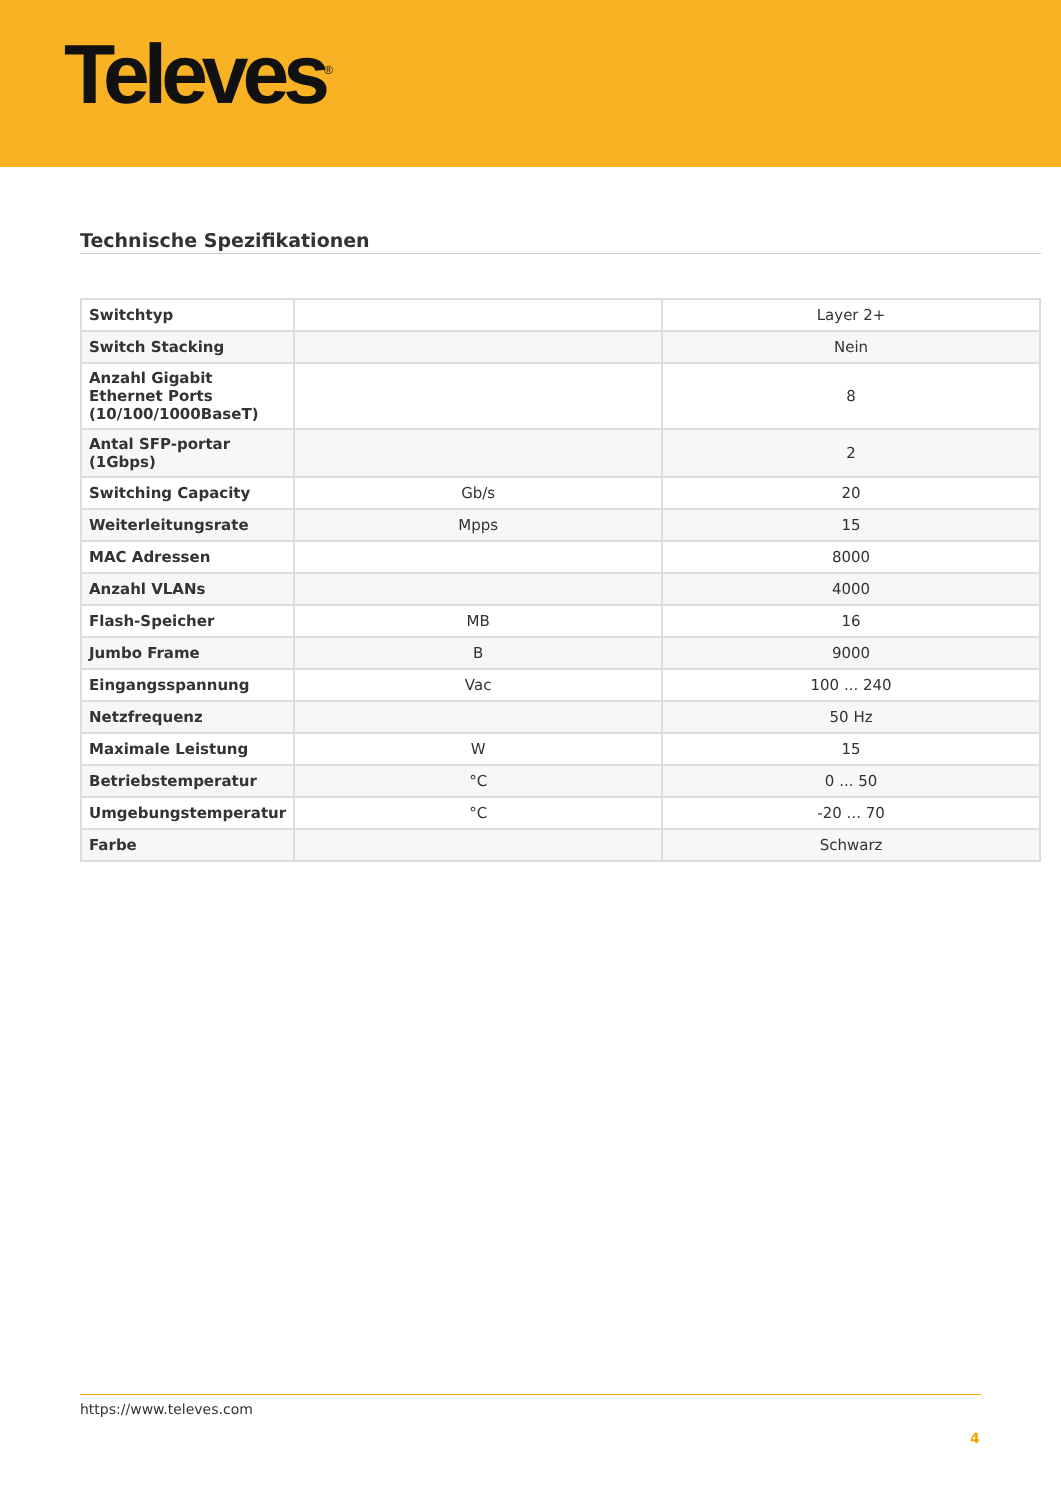Televes<sup>®</sup>
Technische Spezifikationen
| Switchtyp | | Layer 2+ |
| Switch Stacking | | Nein |
| Anzahl Gigabit Ethernet Ports (10/100/1000BaseT) | | 8 |
| Antal SFP-portar (1Gbps) | | 2 |
| Switching Capacity | Gb/s | 20 |
| Weiterleitungsrate | Mpps | 15 |
| MAC Adressen | | 8000 |
| Anzahl VLANs | | 4000 |
| Flash-Speicher | MB | 16 |
| Jumbo Frame | B | 9000 |
| Eingangsspannung | Vac | 100 ... 240 |
| Netzfrequenz | | 50 Hz |
| Maximale Leistung | W | 15 |
| Betriebstemperatur | °C | 0 ... 50 |
| Umgebungstemperatur | °C | -20 ... 70 |
| Farbe | | Schwarz |
https://www.televes.com
4